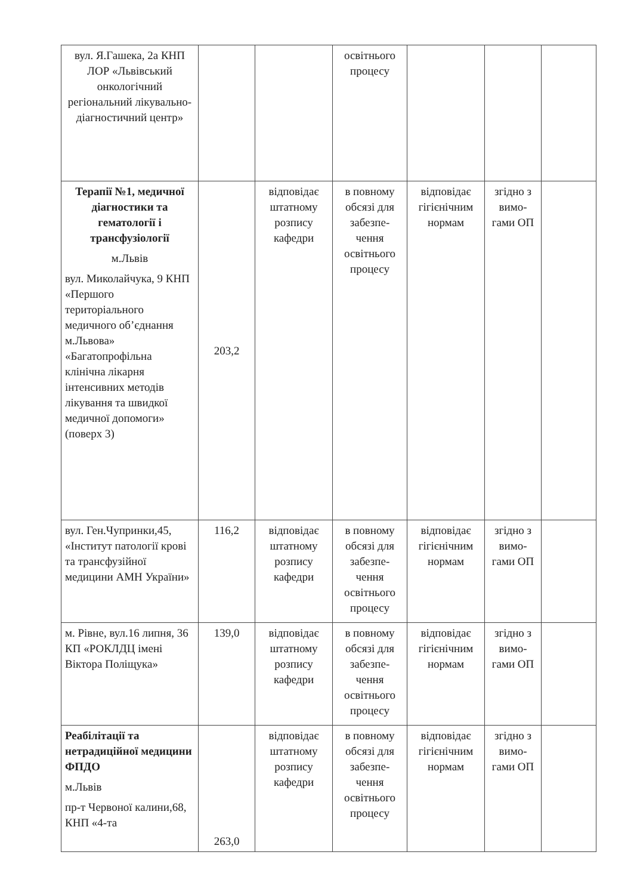| вул. Я.Гашека, 2а КНП ЛОР «Львівський онкологічний регіональний лікувально-діагностичний центр» | | | освітнього процесу | | | |
| Терапії №1, медичної діагностики та гематології і трансфузіології м.Львів вул. Миколайчука, 9 КНП «Першого територіального медичного об’єднання м.Львова» «Багатопрофільна клінічна лікарня інтенсивних методів лікування та швидкої медичної допомоги» (поверх 3) | 203,2 | відповідає штатному розпису кафедри | в повному обсязі для забезпе-чення освітнього процесу | відповідає гігієнічним нормам | згідно з вимо-гами ОП | |
| вул. Ген.Чупринки,45, «Інститут патології крові та трансфузійної медицини АМН України» | 116,2 | відповідає штатному розпису кафедри | в повному обсязі для забезпе-чення освітнього процесу | відповідає гігієнічним нормам | згідно з вимо-гами ОП | |
| м. Рівне, вул.16 липня, 36 КП «РОКЛДЦ імені Віктора Поліщука» | 139,0 | відповідає штатному розпису кафедри | в повному обсязі для забезпе-чення освітнього процесу | відповідає гігієнічним нормам | згідно з вимо-гами ОП | |
| Реабілітації та нетрадиційної медицини ФПДО м.Львів пр-т Червоної калини,68, КНП «4-та | 263,0 | відповідає штатному розпису кафедри | в повному обсязі для забезпе-чення освітнього процесу | відповідає гігієнічним нормам | згідно з вимо-гами ОП | |